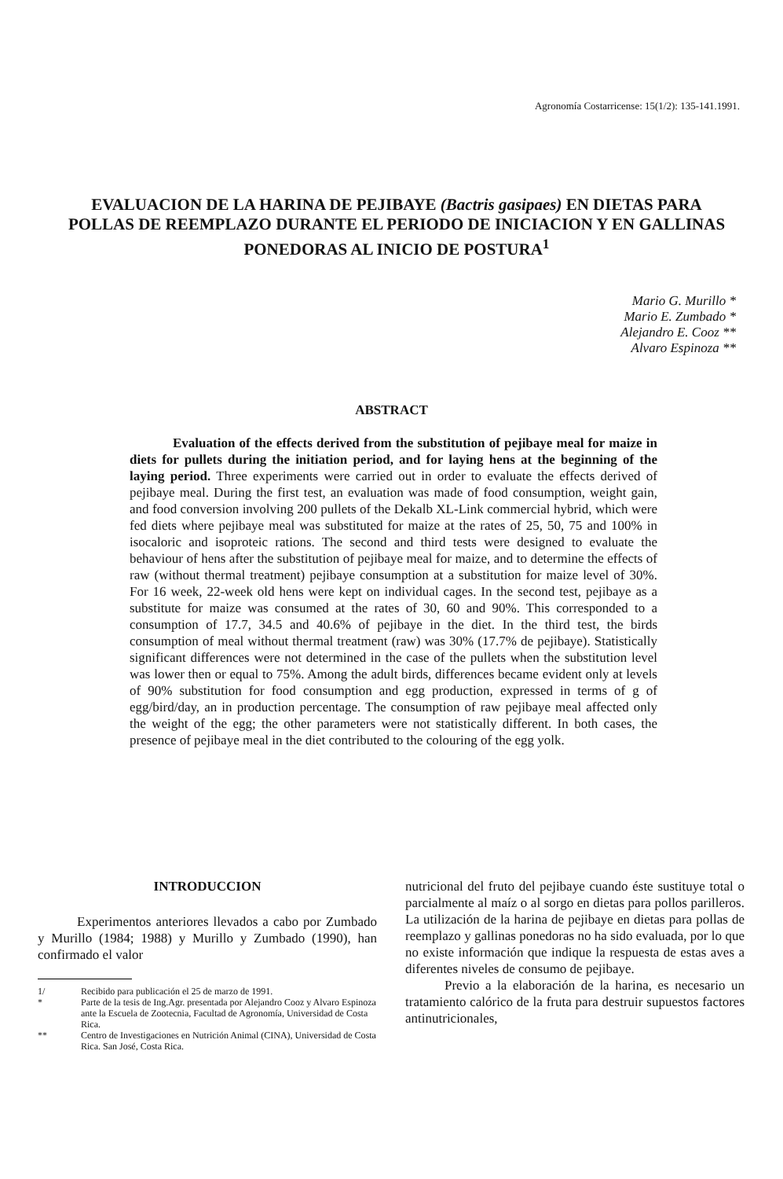Agronomía Costarricense: 15(1/2): 135-141.1991.
EVALUACION DE LA HARINA DE PEJIBAYE (Bactris gasipaes) EN DIETAS PARA POLLAS DE REEMPLAZO DURANTE EL PERIODO DE INICIACION Y EN GALLINAS PONEDORAS AL INICIO DE POSTURA<sup>1</sup>
Mario G. Murillo *
Mario E. Zumbado *
Alejandro E. Cooz **
Alvaro Espinoza **
ABSTRACT
Evaluation of the effects derived from the substitution of pejibaye meal for maize in diets for pullets during the initiation period, and for laying hens at the beginning of the laying period. Three experiments were carried out in order to evaluate the effects derived of pejibaye meal. During the first test, an evaluation was made of food consumption, weight gain, and food conversion involving 200 pullets of the Dekalb XL-Link commercial hybrid, which were fed diets where pejibaye meal was substituted for maize at the rates of 25, 50, 75 and 100% in isocaloric and isoproteic rations. The second and third tests were designed to evaluate the behaviour of hens after the substitution of pejibaye meal for maize, and to determine the effects of raw (without thermal treatment) pejibaye consumption at a substitution for maize level of 30%. For 16 week, 22-week old hens were kept on individual cages. In the second test, pejibaye as a substitute for maize was consumed at the rates of 30, 60 and 90%. This corresponded to a consumption of 17.7, 34.5 and 40.6% of pejibaye in the diet. In the third test, the birds consumption of meal without thermal treatment (raw) was 30% (17.7% de pejibaye). Statistically significant differences were not determined in the case of the pullets when the substitution level was lower then or equal to 75%. Among the adult birds, differences became evident only at levels of 90% substitution for food consumption and egg production, expressed in terms of g of egg/bird/day, an in production percentage. The consumption of raw pejibaye meal affected only the weight of the egg; the other parameters were not statistically different. In both cases, the presence of pejibaye meal in the diet contributed to the colouring of the egg yolk.
INTRODUCCION
Experimentos anteriores llevados a cabo por Zumbado y Murillo (1984; 1988) y Murillo y Zumbado (1990), han confirmado el valor
1/ Recibido para publicación el 25 de marzo de 1991.
* Parte de la tesis de Ing.Agr. presentada por Alejandro Cooz y Alvaro Espinoza ante la Escuela de Zootecnia, Facultad de Agronomía, Universidad de Costa Rica.
** Centro de Investigaciones en Nutrición Animal (CINA), Universidad de Costa Rica. San José, Costa Rica.
nutricional del fruto del pejibaye cuando éste sustituye total o parcialmente al maíz o al sorgo en dietas para pollos parilleros. La utilización de la harina de pejibaye en dietas para pollas de reemplazo y gallinas ponedoras no ha sido evaluada, por lo que no existe información que indique la respuesta de estas aves a diferentes niveles de consumo de pejibaye.
Previo a la elaboración de la harina, es necesario un tratamiento calórico de la fruta para destruir supuestos factores antinutricionales,